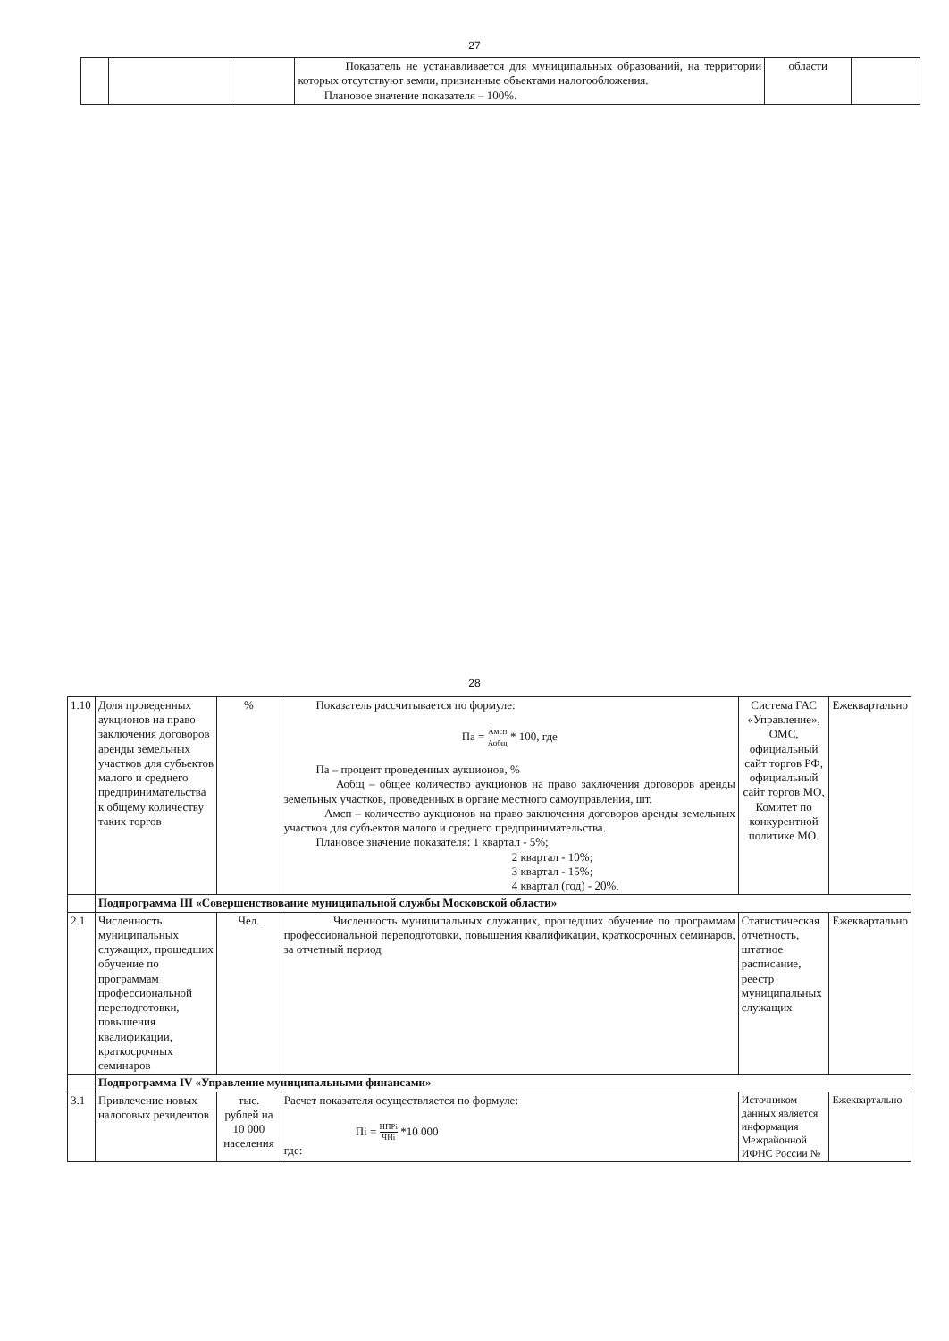27
| | | | Показатель не устанавливается для муниципальных образований, на территории которых отсутствуют земли, признанные объектами налогообложения. Плановое значение показателя – 100%. | области | |
28
| 1.10 | Доля проведенных аукционов на право заключения договоров аренды земельных участков для субъектов малого и среднего предпринимательства к общему количеству таких торгов | % | Показатель рассчитывается по формуле: Па = Амсп Аобщ * 100, где Па – процент проведенных аукционов, % Аобщ – общее количество аукционов на право заключения договоров аренды земельных участков, проведенных в органе местного самоуправления, шт. Амсп – количество аукционов на право заключения договоров аренды земельных участков для субъектов малого и среднего предпринимательства. Плановое значение показателя: 1 квартал - 5%; 2 квартал - 10%; 3 квартал - 15%; 4 квартал (год) - 20%. | Система ГАС «Управление», ОМС, официальный сайт торгов РФ, официальный сайт торгов МО, Комитет по конкурентной политике МО. | Ежеквартально |
| | Подпрограмма III «Совершенствование муниципальной службы Московской области» | | | | |
| 2.1 | Численность муниципальных служащих, прошедших обучение по программам профессиональной переподготовки, повышения квалификации, краткосрочных семинаров | Чел. | Численность муниципальных служащих, прошедших обучение по программам профессиональной переподготовки, повышения квалификации, краткосрочных семинаров, за отчетный период | Статистическая отчетность, штатное расписание, реестр муниципальных служащих | Ежеквартально |
| | Подпрограмма IV «Управление муниципальными финансами» | | | | |
| 3.1 | Привлечение новых налоговых резидентов | тыс. рублей на 10 000 населения | Расчет показателя осуществляется по формуле: Пi = НПРi ЧНi *10 000 где: | Источником данных является информация Межрайонной ИФНС России № | Ежеквартально |